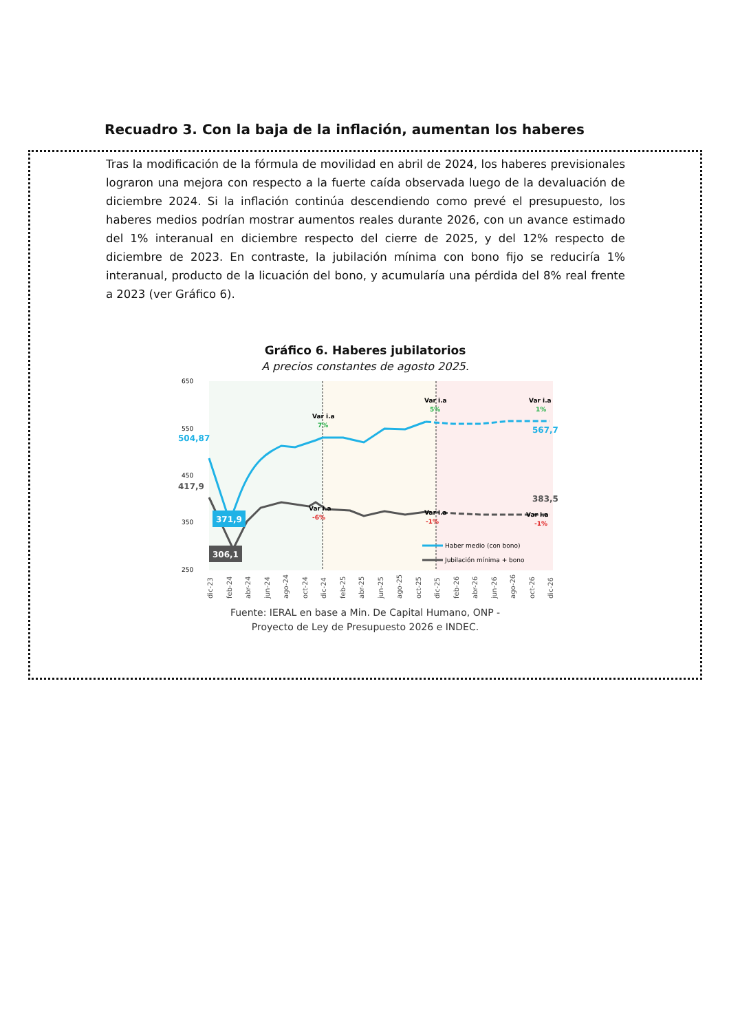Recuadro 3. Con la baja de la inflación, aumentan los haberes
Tras la modificación de la fórmula de movilidad en abril de 2024, los haberes previsionales lograron una mejora con respecto a la fuerte caída observada luego de la devaluación de diciembre 2024. Si la inflación continúa descendiendo como prevé el presupuesto, los haberes medios podrían mostrar aumentos reales durante 2026, con un avance estimado del 1% interanual en diciembre respecto del cierre de 2025, y del 12% respecto de diciembre de 2023. En contraste, la jubilación mínima con bono fijo se reduciría 1% interanual, producto de la licuación del bono, y acumularía una pérdida del 8% real frente a 2023 (ver Gráfico 6).
Gráfico 6. Haberes jubilatorios
A precios constantes de agosto 2025.
650
550
450
350
250
504,87
417,9
371,9
306,1
567,7
383,5
Var i.a
7%
Var i.a
5%
Var i.a
1%
Var i.a
-6%
Var i.a
-1%
Var i.a
-1%
Haber medio (con bono)
Jubilación mínima + bono
dic-23
feb-24
abr-24
jun-24
ago-24
oct-24
dic-24
feb-25
abr-25
jun-25
ago-25
oct-25
dic-25
feb-26
abr-26
jun-26
ago-26
oct-26
dic-26
Fuente: IERAL en base a Min. De Capital Humano, ONP -
Proyecto de Ley de Presupuesto 2026 e INDEC.